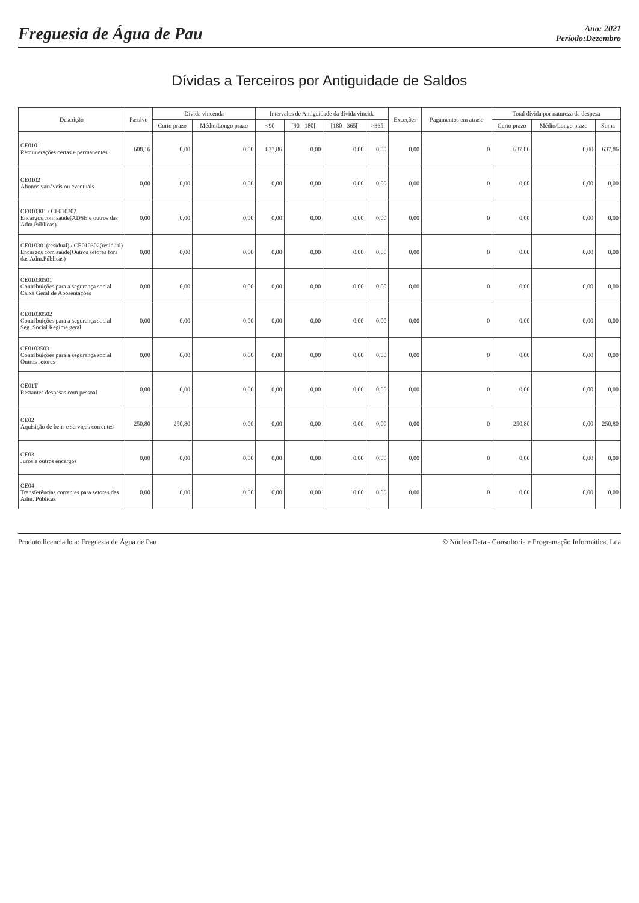Freguesia de Água de Pau
Ano: 2021
Período:Dezembro
Dívidas a Terceiros por Antiguidade de Saldos
| Descrição | Passivo | Dívida vincenda | | Intervalos de Antiguidade da dívida vincida | | | | Exceções | Pagamentos em atraso | Total dívida por natureza da despesa | | |
| --- | --- | --- | --- | --- | --- | --- | --- | --- | --- | --- | --- | --- |
| | | Curto prazo | Médio/Longo prazo | <90 | [90 - 180[ | [180 - 365[ | >365 | | | Curto prazo | Médio/Longo prazo | Soma |
| CE0101 Remunerações certas e permanentes | 608,16 | 0,00 | 0,00 | 637,86 | 0,00 | 0,00 | 0,00 | 0,00 | 0 | 637,86 | 0,00 | 637,86 |
| CE0102 Abonos variáveis ou eventuais | 0,00 | 0,00 | 0,00 | 0,00 | 0,00 | 0,00 | 0,00 | 0,00 | 0 | 0,00 | 0,00 | 0,00 |
| CE010301 / CE010302 Encargos com saúde(ADSE e outros das Adm.Públicas) | 0,00 | 0,00 | 0,00 | 0,00 | 0,00 | 0,00 | 0,00 | 0,00 | 0 | 0,00 | 0,00 | 0,00 |
| CE010301(residual) / CE010302(residual) Encargos com saúde(Outros setores fora das Adm.Públicas) | 0,00 | 0,00 | 0,00 | 0,00 | 0,00 | 0,00 | 0,00 | 0,00 | 0 | 0,00 | 0,00 | 0,00 |
| CE01030501 Contribuições para a segurança social Caixa Geral de Aposentações | 0,00 | 0,00 | 0,00 | 0,00 | 0,00 | 0,00 | 0,00 | 0,00 | 0 | 0,00 | 0,00 | 0,00 |
| CE01030502 Contribuições para a segurança social Seg. Social Regime geral | 0,00 | 0,00 | 0,00 | 0,00 | 0,00 | 0,00 | 0,00 | 0,00 | 0 | 0,00 | 0,00 | 0,00 |
| CE0103503 Contribuições para a segurança social Outros setores | 0,00 | 0,00 | 0,00 | 0,00 | 0,00 | 0,00 | 0,00 | 0,00 | 0 | 0,00 | 0,00 | 0,00 |
| CE01T Restantes despesas com pessoal | 0,00 | 0,00 | 0,00 | 0,00 | 0,00 | 0,00 | 0,00 | 0,00 | 0 | 0,00 | 0,00 | 0,00 |
| CE02 Aquisição de bens e serviços correntes | 250,80 | 250,80 | 0,00 | 0,00 | 0,00 | 0,00 | 0,00 | 0,00 | 0 | 250,80 | 0,00 | 250,80 |
| CE03 Juros e outros encargos | 0,00 | 0,00 | 0,00 | 0,00 | 0,00 | 0,00 | 0,00 | 0,00 | 0 | 0,00 | 0,00 | 0,00 |
| CE04 Transferências correntes para setores das Adm. Públicas | 0,00 | 0,00 | 0,00 | 0,00 | 0,00 | 0,00 | 0,00 | 0,00 | 0 | 0,00 | 0,00 | 0,00 |
Produto licenciado a: Freguesia de Água de Pau © Núcleo Data - Consultoria e Programação Informática, Lda